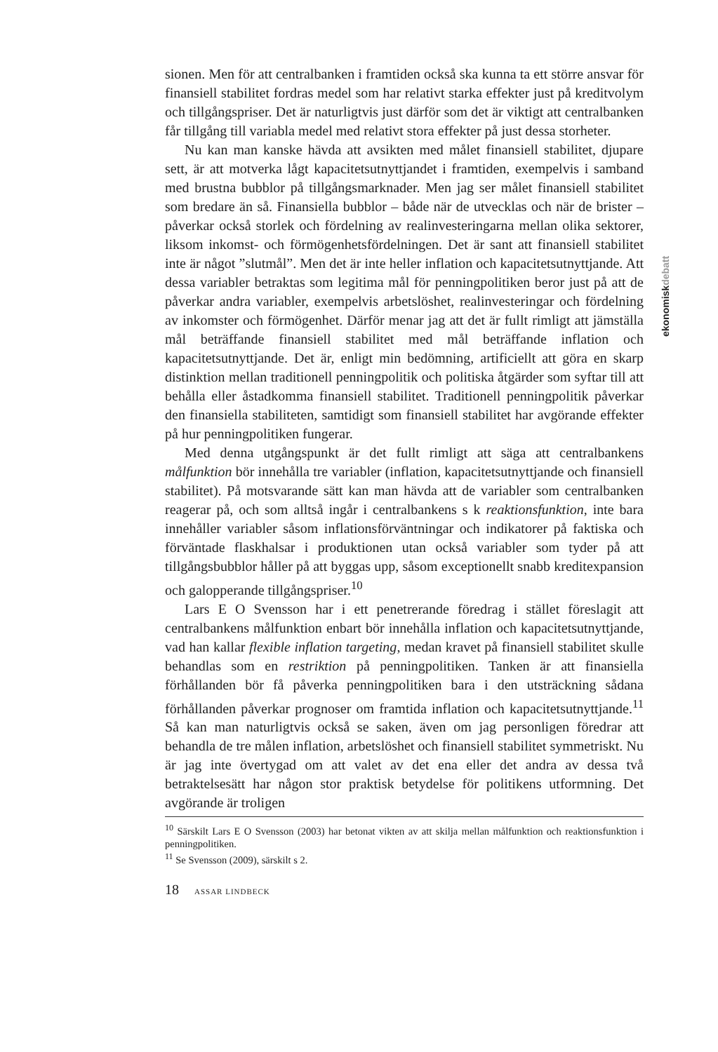ekonomiskdebatt
sionen. Men för att centralbanken i framtiden också ska kunna ta ett större ansvar för finansiell stabilitet fordras medel som har relativt starka effekter just på kreditvolym och tillgångspriser. Det är naturligtvis just därför som det är viktigt att centralbanken får tillgång till variabla medel med relativt stora effekter på just dessa storheter.
Nu kan man kanske hävda att avsikten med målet finansiell stabilitet, djupare sett, är att motverka lågt kapacitetsutnyttjandet i framtiden, exempelvis i samband med brustna bubblor på tillgångsmarknader. Men jag ser målet finansiell stabilitet som bredare än så. Finansiella bubblor – både när de utvecklas och när de brister – påverkar också storlek och fördelning av realinvesteringarna mellan olika sektorer, liksom inkomst- och förmögenhetsfördelningen. Det är sant att finansiell stabilitet inte är något ”slutmål”. Men det är inte heller inflation och kapacitetsutnyttjande. Att dessa variabler betraktas som legitima mål för penningpolitiken beror just på att de påverkar andra variabler, exempelvis arbetslöshet, realinvesteringar och fördelning av inkomster och förmögenhet. Därför menar jag att det är fullt rimligt att jämställa mål beträffande finansiell stabilitet med mål beträffande inflation och kapacitetsutnyttjande. Det är, enligt min bedömning, artificiellt att göra en skarp distinktion mellan traditionell penningpolitik och politiska åtgärder som syftar till att behålla eller åstadkomma finansiell stabilitet. Traditionell penningpolitik påverkar den finansiella stabiliteten, samtidigt som finansiell stabilitet har avgörande effekter på hur penningpolitiken fungerar.
Med denna utgångspunkt är det fullt rimligt att säga att centralbankens målfunktion bör innehålla tre variabler (inflation, kapacitetsutnyttjande och finansiell stabilitet). På motsvarande sätt kan man hävda att de variabler som centralbanken reagerar på, och som alltså ingår i centralbankens s k reaktionsfunktion, inte bara innehåller variabler såsom inflationsförväntningar och indikatorer på faktiska och förväntade flaskhalsar i produktionen utan också variabler som tyder på att tillgångsbubblor håller på att byggas upp, såsom exceptionellt snabb kreditexpansion och galopperande tillgångspriser.<sup>10</sup>
Lars E O Svensson har i ett penetrerande föredrag i stället föreslagit att centralbankens målfunktion enbart bör innehålla inflation och kapacitetsutnyttjande, vad han kallar flexible inflation targeting, medan kravet på finansiell stabilitet skulle behandlas som en restriktion på penningpolitiken. Tanken är att finansiella förhållanden bör få påverka penningpolitiken bara i den utsträckning sådana förhållanden påverkar prognoser om framtida inflation och kapacitetsutnyttjande.<sup>11</sup> Så kan man naturligtvis också se saken, även om jag personligen föredrar att behandla de tre målen inflation, arbetslöshet och finansiell stabilitet symmetriskt. Nu är jag inte övertygad om att valet av det ena eller det andra av dessa två betraktelsesätt har någon stor praktisk betydelse för politikens utformning. Det avgörande är troligen
<sup>10</sup> Särskilt Lars E O Svensson (2003) har betonat vikten av att skilja mellan målfunktion och reaktionsfunktion i penningpolitiken.
<sup>11</sup> Se Svensson (2009), särskilt s 2.
18 ASSAR LINDBECK